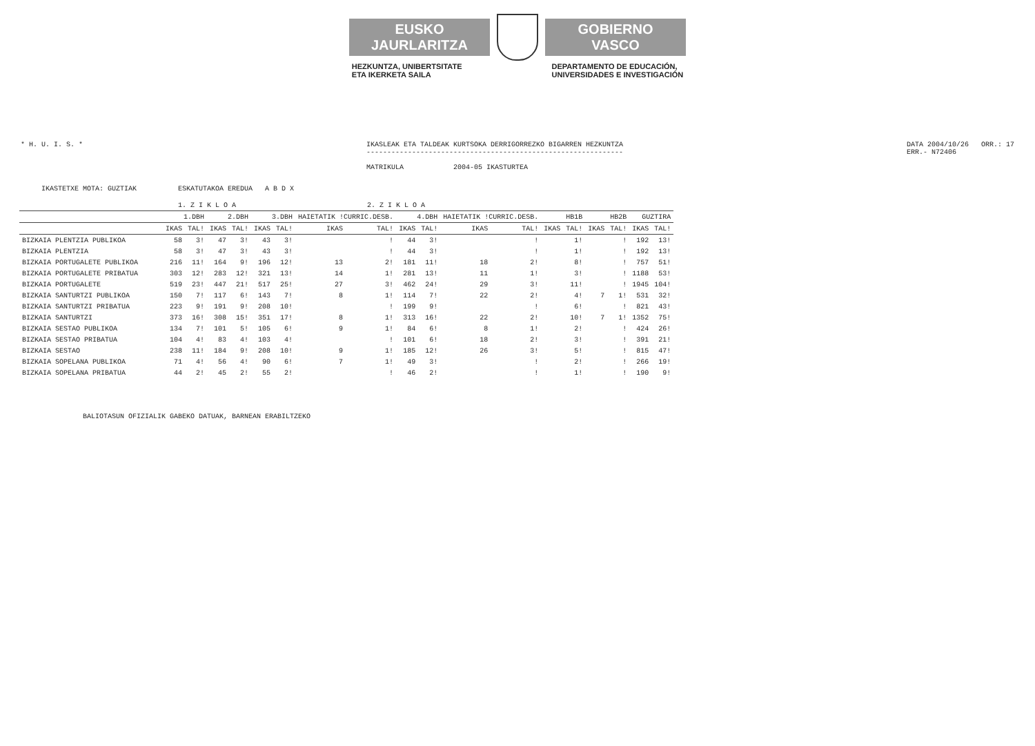EUSKO JAURLARITZA
GOBIERNO VASCO
HEZKUNTZA, UNIBERTSITATE
ETA IKERKETA SAILA
DEPARTAMENTO DE EDUCACIÓN,
UNIVERSIDADES E INVESTIGACIÓN
* H. U. I. S. * IKASLEAK ETA TALDEAK KURTSOKA DERRIGORREZKO BIGARREN HEZKUNTZA
--------------------------------------------------------------
MATRIKULA 2004-05 IKASTURTEA
DATA 2004/10/26 ORR.: 17
ERR.- N72406
IKASTETXE MOTA: GUZTIAK ESKATUTAKOA EREDUA A B D X
| | 1. Z I K L O A | | | | 2. Z I K L O A | | | | | | | | | | | | | |
| --- | --- | --- | --- | --- | --- | --- | --- | --- | --- | --- | --- | --- | --- | --- | --- | --- | --- | --- |
| | 1.DBH | | 2.DBH | | 3.DBH | | HAIETATIK !CURRIC.DESB. | | 4.DBH | | HAIETATIK !CURRIC.DESB. | | HB1B | | HB2B | | GUZTIRA | |
| | IKAS | TAL! | IKAS | TAL! | IKAS | TAL! | IKAS | TAL! | IKAS | TAL! | IKAS | TAL! | IKAS | TAL! | IKAS | TAL! | IKAS | TAL! |
| BIZKAIA PLENTZIA PUBLIKOA | 58 | 3! | 47 | 3! | 43 | 3! | | ! | 44 | 3! | | ! | | 1! | | ! | 192 | 13! |
| BIZKAIA PLENTZIA | 58 | 3! | 47 | 3! | 43 | 3! | | ! | 44 | 3! | | ! | | 1! | | ! | 192 | 13! |
| BIZKAIA PORTUGALETE PUBLIKOA | 216 | 11! | 164 | 9! | 196 | 12! | 13 | 2! | 181 | 11! | 18 | 2! | | 8! | | ! | 757 | 51! |
| BIZKAIA PORTUGALETE PRIBATUA | 303 | 12! | 283 | 12! | 321 | 13! | 14 | 1! | 281 | 13! | 11 | 1! | | 3! | | ! | 1188 | 53! |
| BIZKAIA PORTUGALETE | 519 | 23! | 447 | 21! | 517 | 25! | 27 | 3! | 462 | 24! | 29 | 3! | | 11! | | ! | 1945 | 104! |
| BIZKAIA SANTURTZI PUBLIKOA | 150 | 7! | 117 | 6! | 143 | 7! | 8 | 1! | 114 | 7! | 22 | 2! | | 4! | 7 | 1! | 531 | 32! |
| BIZKAIA SANTURTZI PRIBATUA | 223 | 9! | 191 | 9! | 208 | 10! | | ! | 199 | 9! | | ! | | 6! | | ! | 821 | 43! |
| BIZKAIA SANTURTZI | 373 | 16! | 308 | 15! | 351 | 17! | 8 | 1! | 313 | 16! | 22 | 2! | | 10! | 7 | 1! | 1352 | 75! |
| BIZKAIA SESTAO PUBLIKOA | 134 | 7! | 101 | 5! | 105 | 6! | 9 | 1! | 84 | 6! | 8 | 1! | | 2! | | ! | 424 | 26! |
| BIZKAIA SESTAO PRIBATUA | 104 | 4! | 83 | 4! | 103 | 4! | | ! | 101 | 6! | 18 | 2! | | 3! | | ! | 391 | 21! |
| BIZKAIA SESTAO | 238 | 11! | 184 | 9! | 208 | 10! | 9 | 1! | 185 | 12! | 26 | 3! | | 5! | | ! | 815 | 47! |
| BIZKAIA SOPELANA PUBLIKOA | 71 | 4! | 56 | 4! | 90 | 6! | 7 | 1! | 49 | 3! | | ! | | 2! | | ! | 266 | 19! |
| BIZKAIA SOPELANA PRIBATUA | 44 | 2! | 45 | 2! | 55 | 2! | | ! | 46 | 2! | | ! | | 1! | | ! | 190 | 9! |
BALIOTASUN OFIZIALIK GABEKO DATUAK, BARNEAN ERABILTZEKO